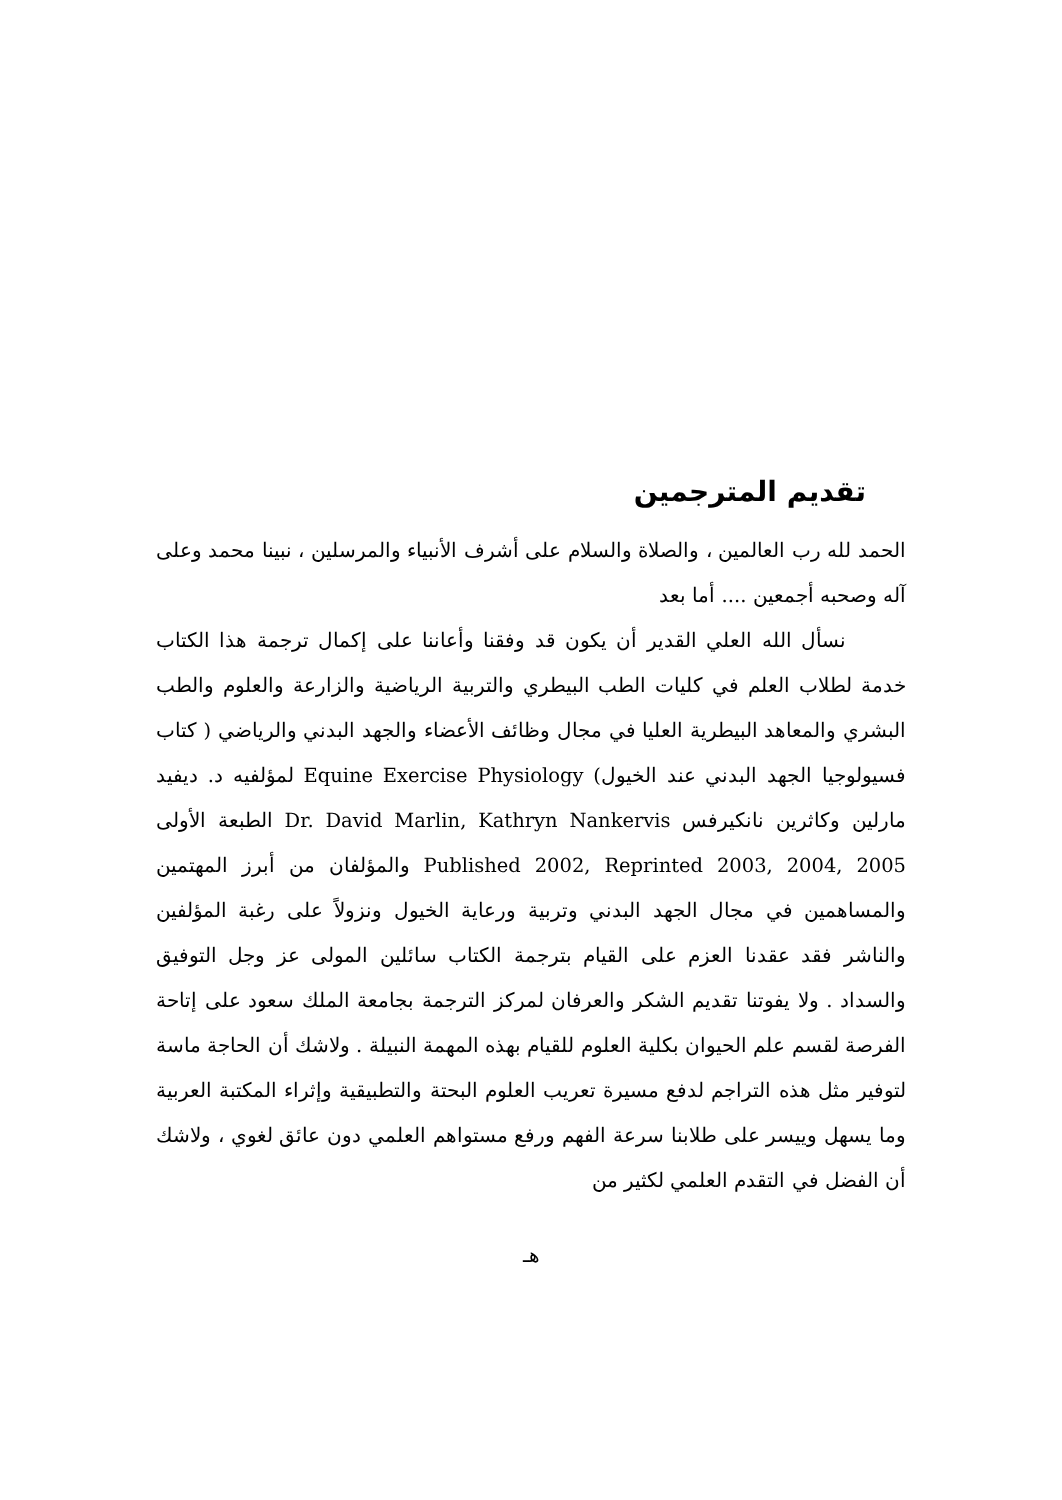تقديم المترجمين
الحمد لله رب العالمين ، والصلاة والسلام على أشرف الأنبياء والمرسلين ، نبينا محمد وعلى آله وصحبه أجمعين .... أما بعد
نسأل الله العلي القدير أن يكون قد وفقنا وأعاننا على إكمال ترجمة هذا الكتاب خدمة لطلاب العلم في كليات الطب البيطري والتربية الرياضية والزارعة والعلوم والطب البشري والمعاهد البيطرية العليا في مجال وظائف الأعضاء والجهد البدني والرياضي ( كتاب فسيولوجيا الجهد البدني عند الخيول) Equine Exercise Physiology لمؤلفيه د. ديفيد مارلين وكاثرين نانكيرفس Dr. David Marlin, Kathryn Nankervis الطبعة الأولى Published 2002, Reprinted 2003, 2004, 2005 والمؤلفان من أبرز المهتمين والمساهمين في مجال الجهد البدني وتربية ورعاية الخيول ونزولاً على رغبة المؤلفين والناشر فقد عقدنا العزم على القيام بترجمة الكتاب سائلين المولى عز وجل التوفيق والسداد . ولا يفوتنا تقديم الشكر والعرفان لمركز الترجمة بجامعة الملك سعود على إتاحة الفرصة لقسم علم الحيوان بكلية العلوم للقيام بهذه المهمة النبيلة . ولاشك أن الحاجة ماسة لتوفير مثل هذه التراجم لدفع مسيرة تعريب العلوم البحتة والتطبيقية وإثراء المكتبة العربية وما يسهل وييسر على طلابنا سرعة الفهم ورفع مستواهم العلمي دون عائق لغوي ، ولاشك أن الفضل في التقدم العلمي لكثير من
هـ